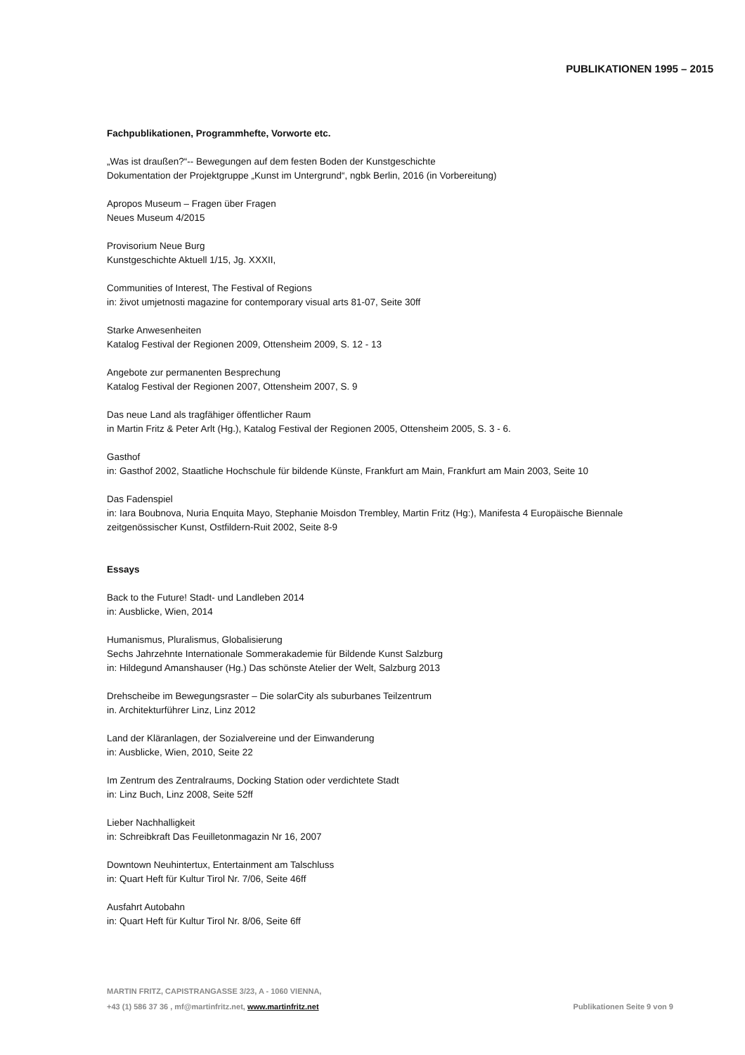PUBLIKATIONEN 1995 – 2015
Fachpublikationen, Programmhefte, Vorworte etc.
„Was ist draußen?“-- Bewegungen auf dem festen Boden der Kunstgeschichte
Dokumentation der Projektgruppe „Kunst im Untergrund“, ngbk Berlin, 2016 (in Vorbereitung)
Apropos Museum – Fragen über Fragen
Neues Museum 4/2015
Provisorium Neue Burg
Kunstgeschichte Aktuell 1/15, Jg. XXXII,
Communities of Interest, The Festival of Regions
in: život umjetnosti magazine for contemporary visual arts 81-07, Seite 30ff
Starke Anwesenheiten
Katalog Festival der Regionen 2009, Ottensheim 2009, S. 12 - 13
Angebote zur permanenten Besprechung
Katalog Festival der Regionen 2007, Ottensheim 2007, S. 9
Das neue Land als tragfähiger öffentlicher Raum
in Martin Fritz & Peter Arlt (Hg.), Katalog Festival der Regionen 2005, Ottensheim 2005, S. 3 - 6.
Gasthof
in: Gasthof 2002, Staatliche Hochschule für bildende Künste, Frankfurt am Main, Frankfurt am Main 2003, Seite 10
Das Fadenspiel
in: Iara Boubnova, Nuria Enquita Mayo, Stephanie Moisdon Trembley, Martin Fritz (Hg:), Manifesta 4 Europäische Biennale zeitgenössischer Kunst, Ostfildern-Ruit 2002, Seite 8-9
Essays
Back to the Future! Stadt- und Landleben 2014
in: Ausblicke, Wien, 2014
Humanismus, Pluralismus, Globalisierung
Sechs Jahrzehnte Internationale Sommerakademie für Bildende Kunst Salzburg
in: Hildegund Amanshauser (Hg.) Das schönste Atelier der Welt, Salzburg 2013
Drehscheibe im Bewegungsraster – Die solarCity als suburbanes Teilzentrum
in. Architekturführer Linz, Linz 2012
Land der Kläranlagen, der Sozialvereine und der Einwanderung
in: Ausblicke, Wien, 2010, Seite 22
Im Zentrum des Zentralraums, Docking Station oder verdichtete Stadt
in: Linz Buch, Linz 2008, Seite 52ff
Lieber Nachhalligkeit
in: Schreibkraft Das Feuilletonmagazin Nr 16, 2007
Downtown Neuhintertux, Entertainment am Talschluss
in: Quart Heft für Kultur Tirol Nr. 7/06, Seite 46ff
Ausfahrt Autobahn
in: Quart Heft für Kultur Tirol Nr. 8/06, Seite 6ff
MARTIN FRITZ, CAPISTRANGASSE 3/23, A - 1060 VIENNA,
+43 (1) 586 37 36 , mf@martinfritz.net, www.martinfritz.net
Publikationen Seite 9 von 9